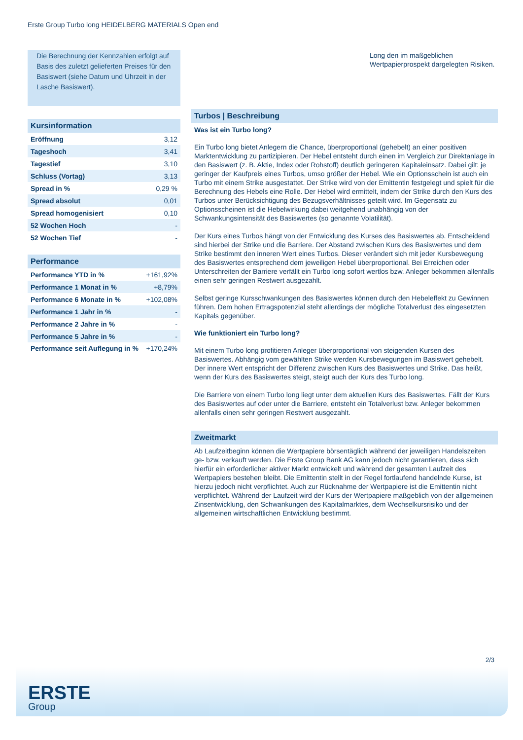Erste Group Turbo long HEIDELBERG MATERIALS Open end
Die Berechnung der Kennzahlen erfolgt auf Basis des zuletzt gelieferten Preises für den Basiswert (siehe Datum und Uhrzeit in der Lasche Basiswert).
Kursinformation
| Eröffnung | 3,12 |
| Tageshoch | 3,41 |
| Tagestief | 3,10 |
| Schluss (Vortag) | 3,13 |
| Spread in % | 0,29 % |
| Spread absolut | 0,01 |
| Spread homogenisiert | 0,10 |
| 52 Wochen Hoch | - |
| 52 Wochen Tief | - |
Performance
| Performance YTD in % | +161,92% |
| Performance 1 Monat in % | +8,79% |
| Performance 6 Monate in % | +102,08% |
| Performance 1 Jahr in % | - |
| Performance 2 Jahre in % | - |
| Performance 5 Jahre in % | - |
| Performance seit Auflegung in % | +170,24% |
Long den im maßgeblichen Wertpapierprospekt dargelegten Risiken.
Turbos | Beschreibung
Was ist ein Turbo long?
Ein Turbo long bietet Anlegern die Chance, überproportional (gehebelt) an einer positiven Marktentwicklung zu partizipieren. Der Hebel entsteht durch einen im Vergleich zur Direktanlage in den Basiswert (z. B. Aktie, Index oder Rohstoff) deutlich geringeren Kapitaleinsatz. Dabei gilt: je geringer der Kaufpreis eines Turbos, umso größer der Hebel. Wie ein Optionsschein ist auch ein Turbo mit einem Strike ausgestattet. Der Strike wird von der Emittentin festgelegt und spielt für die Berechnung des Hebels eine Rolle. Der Hebel wird ermittelt, indem der Strike durch den Kurs des Turbos unter Berücksichtigung des Bezugsverhältnisses geteilt wird. Im Gegensatz zu Optionsscheinen ist die Hebelwirkung dabei weitgehend unabhängig von der Schwankungsintensität des Basiswertes (so genannte Volatilität).
Der Kurs eines Turbos hängt von der Entwicklung des Kurses des Basiswertes ab. Entscheidend sind hierbei der Strike und die Barriere. Der Abstand zwischen Kurs des Basiswertes und dem Strike bestimmt den inneren Wert eines Turbos. Dieser verändert sich mit jeder Kursbewegung des Basiswertes entsprechend dem jeweiligen Hebel überproportional. Bei Erreichen oder Unterschreiten der Barriere verfällt ein Turbo long sofort wertlos bzw. Anleger bekommen allenfalls einen sehr geringen Restwert ausgezahlt.
Selbst geringe Kursschwankungen des Basiswertes können durch den Hebeleffekt zu Gewinnen führen. Dem hohen Ertragspotenzial steht allerdings der mögliche Totalverlust des eingesetzten Kapitals gegenüber.
Wie funktioniert ein Turbo long?
Mit einem Turbo long profitieren Anleger überproportional von steigenden Kursen des Basiswertes. Abhängig vom gewählten Strike werden Kursbewegungen im Basiswert gehebelt. Der innere Wert entspricht der Differenz zwischen Kurs des Basiswertes und Strike. Das heißt, wenn der Kurs des Basiswertes steigt, steigt auch der Kurs des Turbo long.
Die Barriere von einem Turbo long liegt unter dem aktuellen Kurs des Basiswertes. Fällt der Kurs des Basiswertes auf oder unter die Barriere, entsteht ein Totalverlust bzw. Anleger bekommen allenfalls einen sehr geringen Restwert ausgezahlt.
Zweitmarkt
Ab Laufzeitbeginn können die Wertpapiere börsentäglich während der jeweiligen Handelszeiten ge- bzw. verkauft werden. Die Erste Group Bank AG kann jedoch nicht garantieren, dass sich hierfür ein erforderlicher aktiver Markt entwickelt und während der gesamten Laufzeit des Wertpapiers bestehen bleibt. Die Emittentin stellt in der Regel fortlaufend handelnde Kurse, ist hierzu jedoch nicht verpflichtet. Auch zur Rücknahme der Wertpapiere ist die Emittentin nicht verpflichtet. Während der Laufzeit wird der Kurs der Wertpapiere maßgeblich von der allgemeinen Zinsentwicklung, den Schwankungen des Kapitalmarktes, dem Wechselkursrisiko und der allgemeinen wirtschaftlichen Entwicklung bestimmt.
2/3
ERSTE
Group